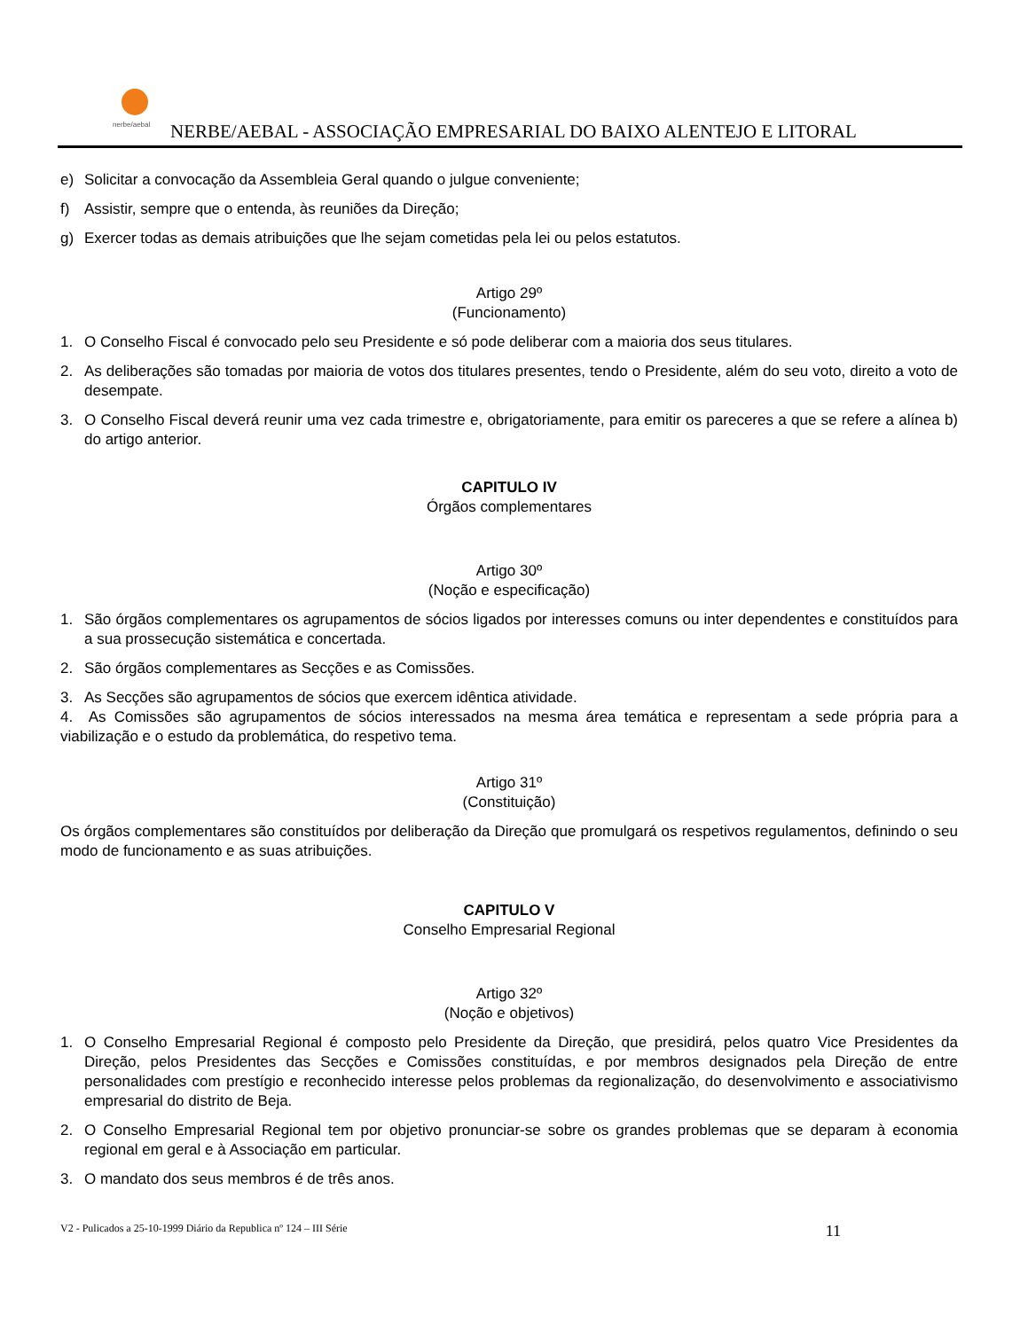nerbe/aebal
NERBE/AEBAL - ASSOCIAÇÃO EMPRESARIAL DO BAIXO ALENTEJO E LITORAL
e) Solicitar a convocação da Assembleia Geral quando o julgue conveniente;
f) Assistir, sempre que o entenda, às reuniões da Direção;
g) Exercer todas as demais atribuições que lhe sejam cometidas pela lei ou pelos estatutos.
Artigo 29º
(Funcionamento)
1. O Conselho Fiscal é convocado pelo seu Presidente e só pode deliberar com a maioria dos seus titulares.
2. As deliberações são tomadas por maioria de votos dos titulares presentes, tendo o Presidente, além do seu voto, direito a voto de desempate.
3. O Conselho Fiscal deverá reunir uma vez cada trimestre e, obrigatoriamente, para emitir os pareceres a que se refere a alínea b) do artigo anterior.
CAPITULO IV
Órgãos complementares
Artigo 30º
(Noção e especificação)
1. São órgãos complementares os agrupamentos de sócios ligados por interesses comuns ou inter dependentes e constituídos para a sua prossecução sistemática e concertada.
2. São órgãos complementares as Secções e as Comissões.
3. As Secções são agrupamentos de sócios que exercem idêntica atividade.
4. As Comissões são agrupamentos de sócios interessados na mesma área temática e representam a sede própria para a viabilização e o estudo da problemática, do respetivo tema.
Artigo 31º
(Constituição)
Os órgãos complementares são constituídos por deliberação da Direção que promulgará os respetivos regulamentos, definindo o seu modo de funcionamento e as suas atribuições.
CAPITULO V
Conselho Empresarial Regional
Artigo 32º
(Noção e objetivos)
1. O Conselho Empresarial Regional é composto pelo Presidente da Direção, que presidirá, pelos quatro Vice Presidentes da Direção, pelos Presidentes das Secções e Comissões constituídas, e por membros designados pela Direção de entre personalidades com prestígio e reconhecido interesse pelos problemas da regionalização, do desenvolvimento e associativismo empresarial do distrito de Beja.
2. O Conselho Empresarial Regional tem por objetivo pronunciar-se sobre os grandes problemas que se deparam à economia regional em geral e à Associação em particular.
3. O mandato dos seus membros é de três anos.
V2 - Pulicados a 25-10-1999 Diário da Republica nº 124 – III Série 11